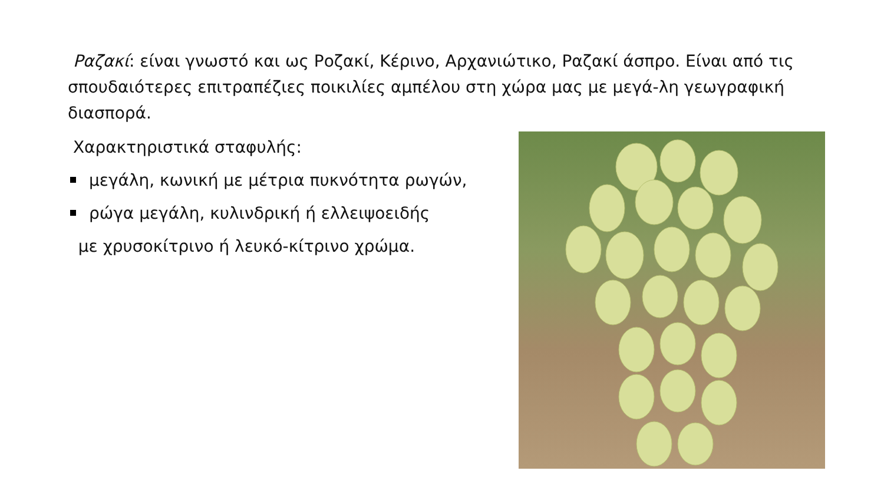Ραζακί: είναι γνωστό και ως Ροζακί, Κέρινο, Αρχανιώτικο, Ραζακί άσπρο. Είναι από τις σπουδαιότερες επιτραπέζιες ποικιλίες αμπέλου στη χώρα μας με μεγά-λη γεωγραφική διασπορά.
Χαρακτηριστικά σταφυλής:
μεγάλη, κωνική με μέτρια πυκνότητα ρωγών,
ρώγα μεγάλη, κυλινδρική ή ελλειψοειδής
με χρυσοκίτρινο ή λευκό-κίτρινο χρώμα.